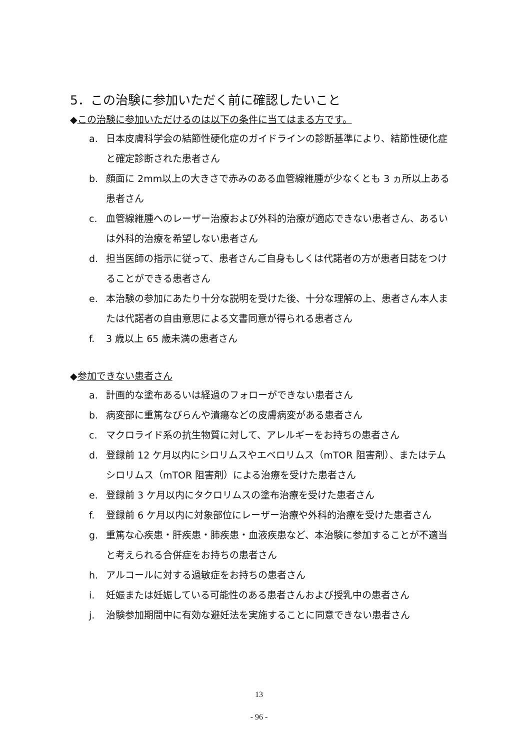5．この治験に参加いただく前に確認したいこと
◆この治験に参加いただけるのは以下の条件に当てはまる方です。
a. 日本皮膚科学会の結節性硬化症のガイドラインの診断基準により、結節性硬化症と確定診断された患者さん
b. 顔面に 2mm以上の大きさで赤みのある血管線維腫が少なくとも 3 ヵ所以上ある患者さん
c. 血管線維腫へのレーザー治療および外科的治療が適応できない患者さん、あるいは外科的治療を希望しない患者さん
d. 担当医師の指示に従って、患者さんご自身もしくは代諾者の方が患者日誌をつけることができる患者さん
e. 本治験の参加にあたり十分な説明を受けた後、十分な理解の上、患者さん本人または代諾者の自由意思による文書同意が得られる患者さん
f. 3 歳以上 65 歳未満の患者さん
◆参加できない患者さん
a. 計画的な塗布あるいは経過のフォローができない患者さん
b. 病変部に重篤なびらんや潰瘍などの皮膚病変がある患者さん
c. マクロライド系の抗生物質に対して、アレルギーをお持ちの患者さん
d. 登録前 12 ケ月以内にシロリムスやエベロリムス（mTOR 阻害剤）、またはテムシロリムス（mTOR 阻害剤）による治療を受けた患者さん
e. 登録前 3 ケ月以内にタクロリムスの塗布治療を受けた患者さん
f. 登録前 6 ケ月以内に対象部位にレーザー治療や外科的治療を受けた患者さん
g. 重篤な心疾患・肝疾患・肺疾患・血液疾患など、本治験に参加することが不適当と考えられる合併症をお持ちの患者さん
h. アルコールに対する過敏症をお持ちの患者さん
i. 妊娠または妊娠している可能性のある患者さんおよび授乳中の患者さん
j. 治験参加期間中に有効な避妊法を実施することに同意できない患者さん
13
- 96 -